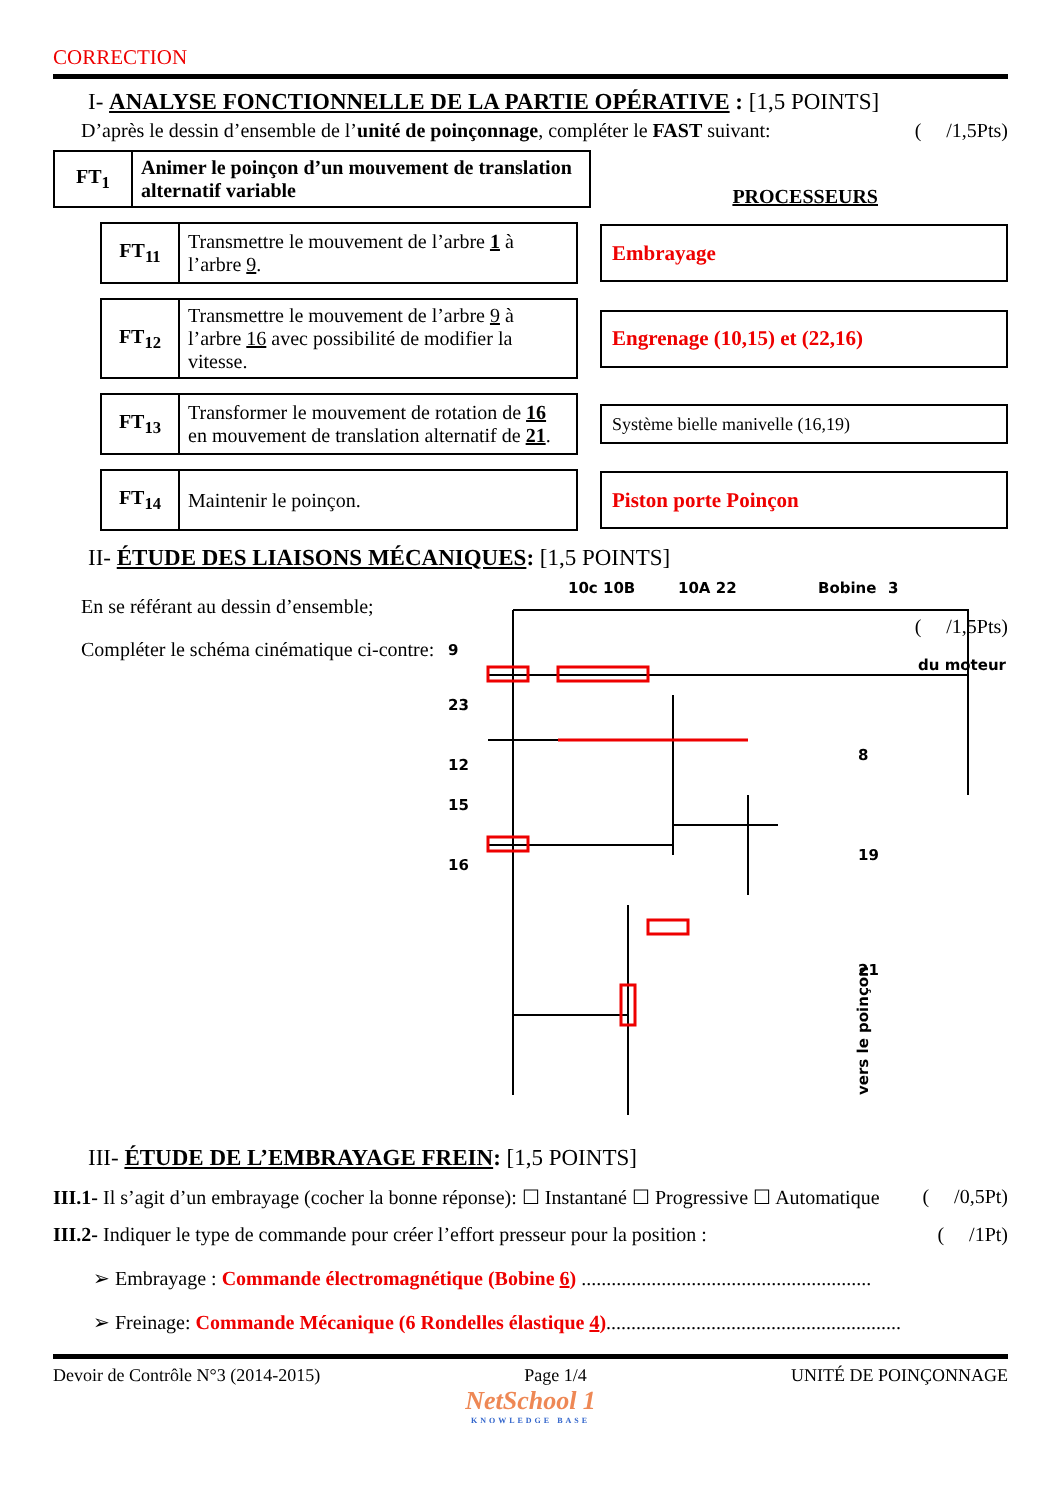CORRECTION
I- ANALYSE FONCTIONNELLE DE LA PARTIE OPÉRATIVE : [1,5 POINTS]
D’après le dessin d’ensemble de l’unité de poinçonnage, compléter le FAST suivant: ( /1,5Pts)
| FT<sub>1</sub> | Animer le poinçon d’un mouvement de translation alternatif variable |
PROCESSEURS
| FT<sub>11</sub> | Transmettre le mouvement de l’arbre 1 à l’arbre 9 . |
Embrayage
| FT<sub>12</sub> | Transmettre le mouvement de l’arbre 9 à l’arbre 16 avec possibilité de modifier la vitesse. |
Engrenage (10,15) et (22,16)
| FT<sub>13</sub> | Transformer le mouvement de rotation de 16 en mouvement de translation alternatif de 21 . |
Système bielle manivelle (16,19)
| FT<sub>14</sub> | Maintenir le poinçon. |
Piston porte Poinçon
II- ÉTUDE DES LIAISONS MÉCANIQUES: [1,5 POINTS]
En se référant au dessin d’ensemble;
Compléter le schéma cinématique ci-contre:
10c 10B
10A 22
Bobine
3
du moteur
9
23
12
15
16
8
19
21
vers le poinçon
( /1,5Pts)
III- ÉTUDE DE L’EMBRAYAGE FREIN: [1,5 POINTS]
III.1- Il s’agit d’un embrayage (cocher la bonne réponse): ☐ Instantané ☐ Progressive ☐ Automatique ( /0,5Pt)
III.2- Indiquer le type de commande pour créer l’effort presseur pour la position : ( /1Pt)
➢ Embrayage : Commande électromagnétique (Bobine 6) ..........................................................
➢ Freinage: Commande Mécanique (6 Rondelles élastique 4)...........................................................
Devoir de Contrôle N°3 (2014-2015) Page 1/4 UNITÉ DE POINÇONNAGE
NetSchool 1
KNOWLEDGE BASE